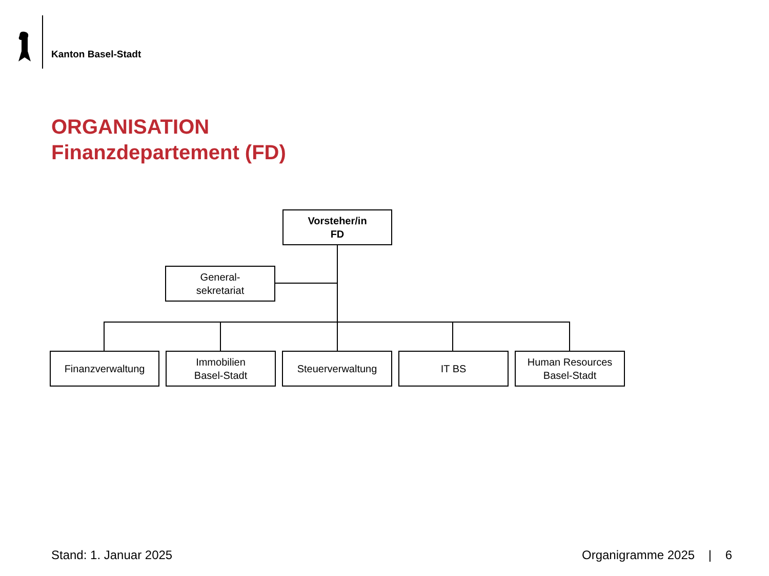Kanton Basel-Stadt
ORGANISATION
Finanzdepartement (FD)
Vorsteher/in
FD
General-
sekretariat
Finanzverwaltung
Immobilien
Basel-Stadt
Steuerverwaltung IT BS
Human Resources
Basel-Stadt
Stand: 1. Januar 2025 Organigramme 2025 | 6